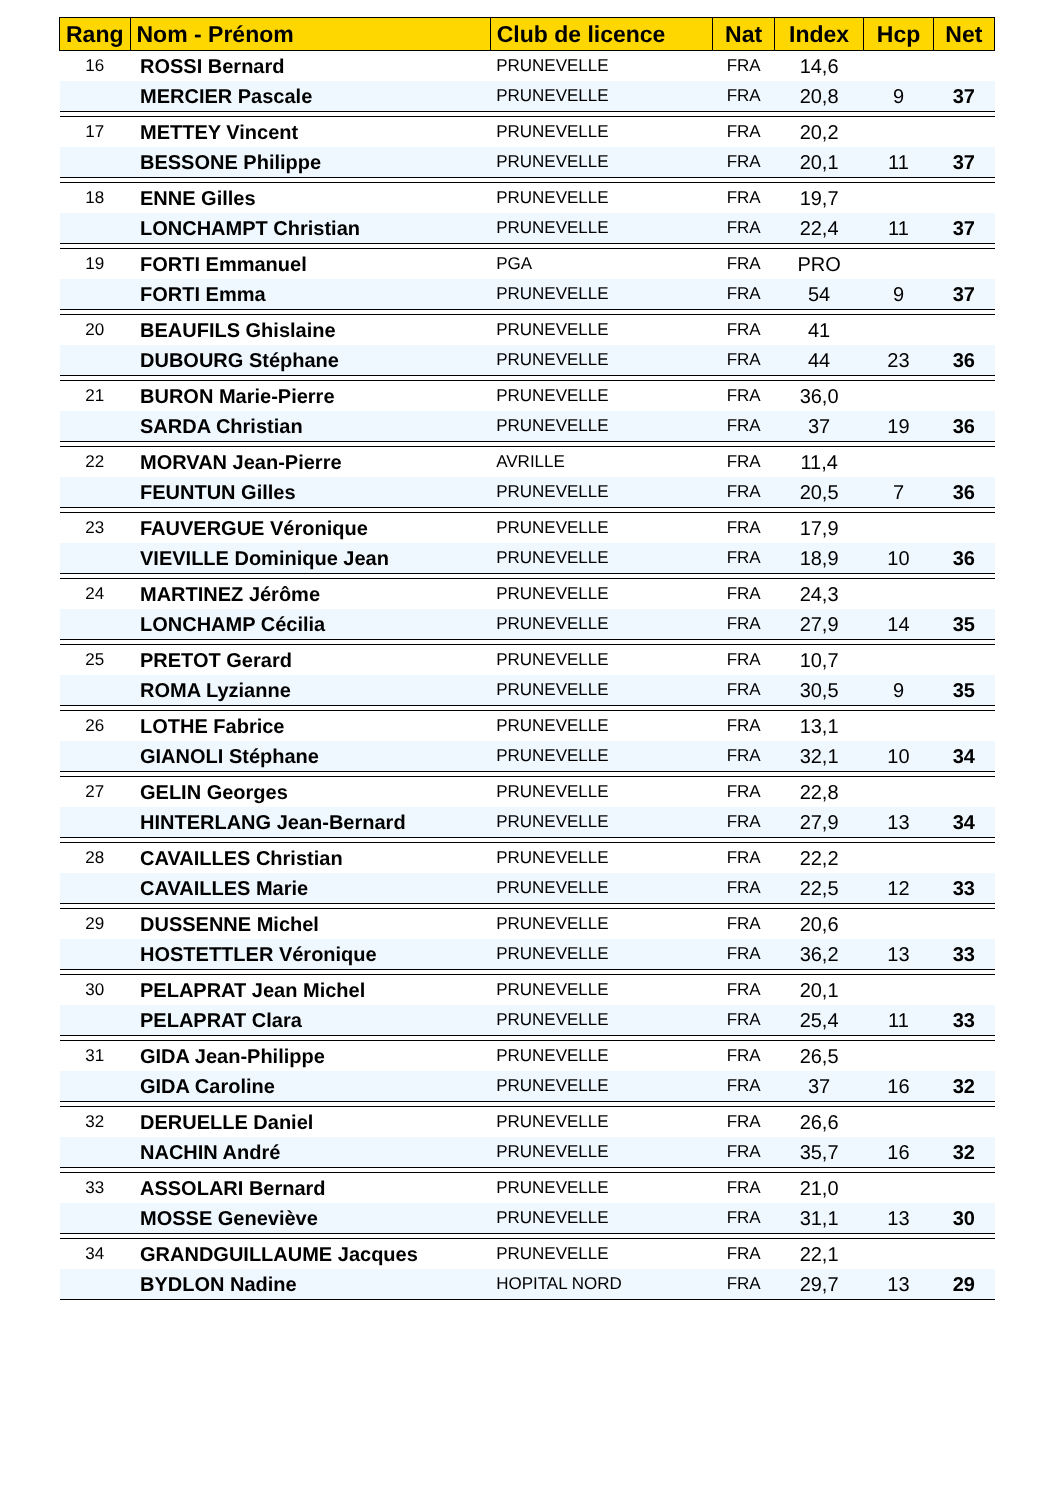| Rang | Nom - Prénom | Club de licence | Nat | Index | Hcp | Net |
| --- | --- | --- | --- | --- | --- | --- |
| 16 | ROSSI Bernard | PRUNEVELLE | FRA | 14,6 | | |
| | MERCIER Pascale | PRUNEVELLE | FRA | 20,8 | 9 | 37 |
| 17 | METTEY Vincent | PRUNEVELLE | FRA | 20,2 | | |
| | BESSONE Philippe | PRUNEVELLE | FRA | 20,1 | 11 | 37 |
| 18 | ENNE Gilles | PRUNEVELLE | FRA | 19,7 | | |
| | LONCHAMPT Christian | PRUNEVELLE | FRA | 22,4 | 11 | 37 |
| 19 | FORTI Emmanuel | PGA | FRA | PRO | | |
| | FORTI Emma | PRUNEVELLE | FRA | 54 | 9 | 37 |
| 20 | BEAUFILS Ghislaine | PRUNEVELLE | FRA | 41 | | |
| | DUBOURG Stéphane | PRUNEVELLE | FRA | 44 | 23 | 36 |
| 21 | BURON Marie-Pierre | PRUNEVELLE | FRA | 36,0 | | |
| | SARDA Christian | PRUNEVELLE | FRA | 37 | 19 | 36 |
| 22 | MORVAN Jean-Pierre | AVRILLE | FRA | 11,4 | | |
| | FEUNTUN Gilles | PRUNEVELLE | FRA | 20,5 | 7 | 36 |
| 23 | FAUVERGUE Véronique | PRUNEVELLE | FRA | 17,9 | | |
| | VIEVILLE Dominique Jean | PRUNEVELLE | FRA | 18,9 | 10 | 36 |
| 24 | MARTINEZ Jérôme | PRUNEVELLE | FRA | 24,3 | | |
| | LONCHAMP Cécilia | PRUNEVELLE | FRA | 27,9 | 14 | 35 |
| 25 | PRETOT Gerard | PRUNEVELLE | FRA | 10,7 | | |
| | ROMA Lyzianne | PRUNEVELLE | FRA | 30,5 | 9 | 35 |
| 26 | LOTHE Fabrice | PRUNEVELLE | FRA | 13,1 | | |
| | GIANOLI Stéphane | PRUNEVELLE | FRA | 32,1 | 10 | 34 |
| 27 | GELIN Georges | PRUNEVELLE | FRA | 22,8 | | |
| | HINTERLANG Jean-Bernard | PRUNEVELLE | FRA | 27,9 | 13 | 34 |
| 28 | CAVAILLES Christian | PRUNEVELLE | FRA | 22,2 | | |
| | CAVAILLES Marie | PRUNEVELLE | FRA | 22,5 | 12 | 33 |
| 29 | DUSSENNE Michel | PRUNEVELLE | FRA | 20,6 | | |
| | HOSTETTLER Véronique | PRUNEVELLE | FRA | 36,2 | 13 | 33 |
| 30 | PELAPRAT Jean Michel | PRUNEVELLE | FRA | 20,1 | | |
| | PELAPRAT Clara | PRUNEVELLE | FRA | 25,4 | 11 | 33 |
| 31 | GIDA Jean-Philippe | PRUNEVELLE | FRA | 26,5 | | |
| | GIDA Caroline | PRUNEVELLE | FRA | 37 | 16 | 32 |
| 32 | DERUELLE Daniel | PRUNEVELLE | FRA | 26,6 | | |
| | NACHIN André | PRUNEVELLE | FRA | 35,7 | 16 | 32 |
| 33 | ASSOLARI Bernard | PRUNEVELLE | FRA | 21,0 | | |
| | MOSSE Geneviève | PRUNEVELLE | FRA | 31,1 | 13 | 30 |
| 34 | GRANDGUILLAUME Jacques | PRUNEVELLE | FRA | 22,1 | | |
| | BYDLON Nadine | HOPITAL NORD | FRA | 29,7 | 13 | 29 |